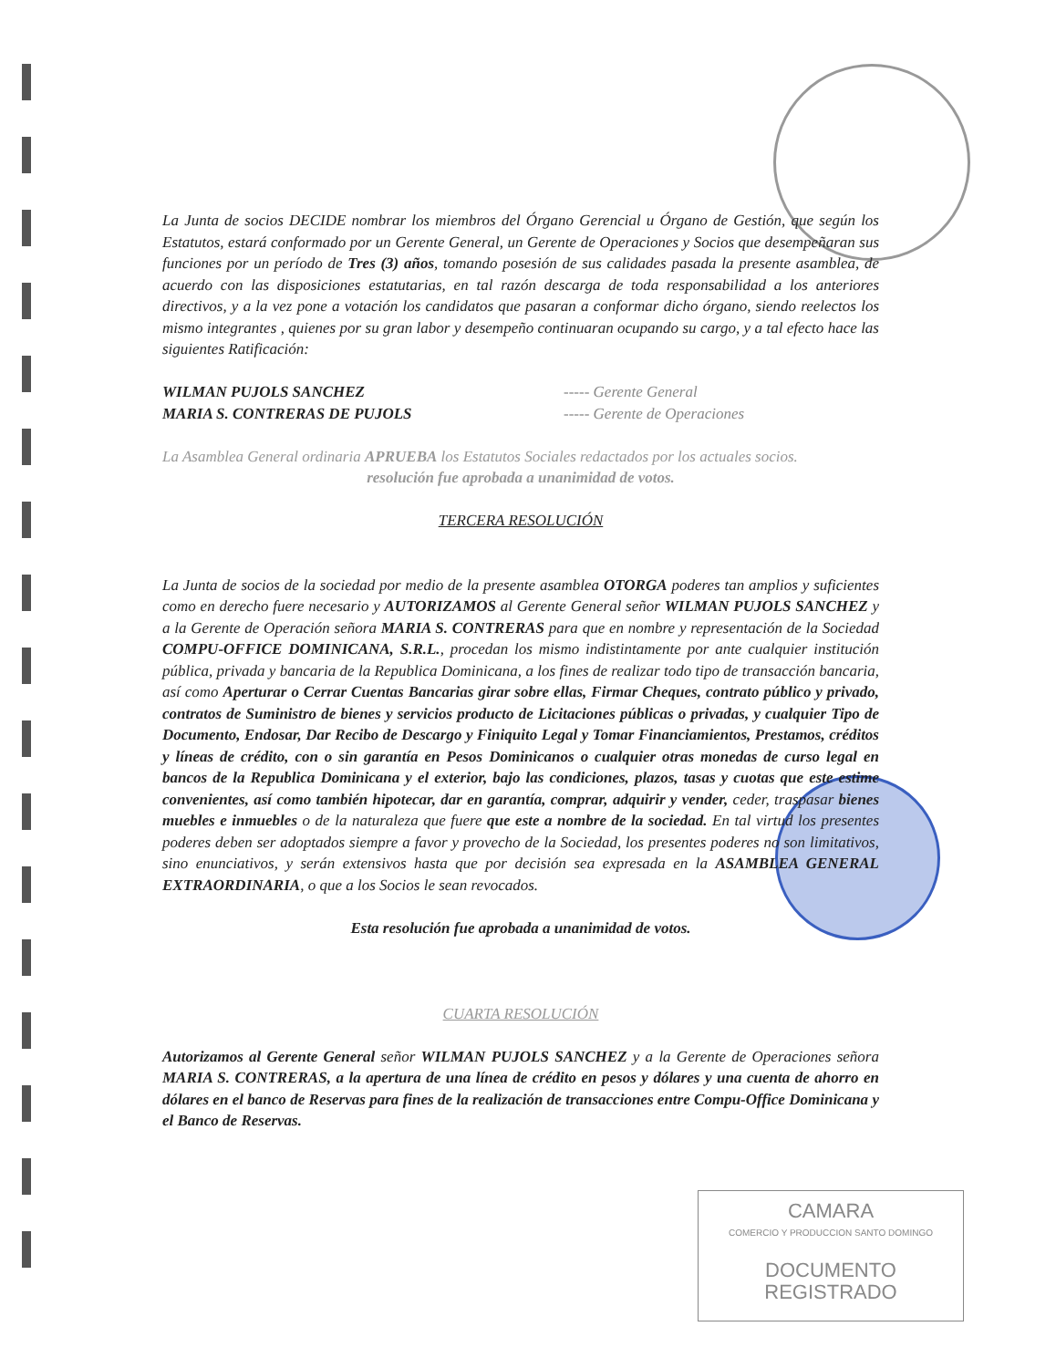La Junta de socios DECIDE nombrar los miembros del Órgano Gerencial u Órgano de Gestión, que según los Estatutos, estará conformado por un Gerente General, un Gerente de Operaciones y Socios que desempeñaran sus funciones por un período de Tres (3) años, tomando posesión de sus calidades pasada la presente asamblea, de acuerdo con las disposiciones estatutarias, en tal razón descarga de toda responsabilidad a los anteriores directivos, y a la vez pone a votación los candidatos que pasaran a conformar dicho órgano, siendo reelectos los mismo integrantes , quienes por su gran labor y desempeño continuaran ocupando su cargo, y a tal efecto hace las siguientes Ratificación:
WILMAN PUJOLS SANCHEZ ----- Gerente General
MARIA S. CONTRERAS DE PUJOLS ----- Gerente de Operaciones
La Asamblea General ordinaria APRUEBA los Estatutos Sociales redactados por los actuales socios.
resolución fue aprobada a unanimidad de votos.
TERCERA RESOLUCIÓN
La Junta de socios de la sociedad por medio de la presente asamblea OTORGA poderes tan amplios y suficientes como en derecho fuere necesario y AUTORIZAMOS al Gerente General señor WILMAN PUJOLS SANCHEZ y a la Gerente de Operación señora MARIA S. CONTRERAS para que en nombre y representación de la Sociedad COMPU-OFFICE DOMINICANA, S.R.L., procedan los mismo indistintamente por ante cualquier institución pública, privada y bancaria de la Republica Dominicana, a los fines de realizar todo tipo de transacción bancaria, así como Aperturar o Cerrar Cuentas Bancarias girar sobre ellas, Firmar Cheques, contrato público y privado, contratos de Suministro de bienes y servicios producto de Licitaciones públicas o privadas, y cualquier Tipo de Documento, Endosar, Dar Recibo de Descargo y Finiquito Legal y Tomar Financiamientos, Prestamos, créditos y líneas de crédito, con o sin garantía en Pesos Dominicanos o cualquier otras monedas de curso legal en bancos de la Republica Dominicana y el exterior, bajo las condiciones, plazos, tasas y cuotas que este estime convenientes, así como también hipotecar, dar en garantía, comprar, adquirir y vender, ceder, traspasar bienes muebles e inmuebles o de la naturaleza que fuere que este a nombre de la sociedad. En tal virtud los presentes poderes deben ser adoptados siempre a favor y provecho de la Sociedad, los presentes poderes no son limitativos, sino enunciativos, y serán extensivos hasta que por decisión sea expresada en la ASAMBLEA GENERAL EXTRAORDINARIA, o que a los Socios le sean revocados.
Esta resolución fue aprobada a unanimidad de votos.
CUARTA RESOLUCIÓN
Autorizamos al Gerente General señor WILMAN PUJOLS SANCHEZ y a la Gerente de Operaciones señora MARIA S. CONTRERAS, a la apertura de una línea de crédito en pesos y dólares y una cuenta de ahorro en dólares en el banco de Reservas para fines de la realización de transacciones entre Compu-Office Dominicana y el Banco de Reservas.
CAMARA
COMERCIO Y PRODUCCION SANTO DOMINGO
DOCUMENTO
REGISTRADO